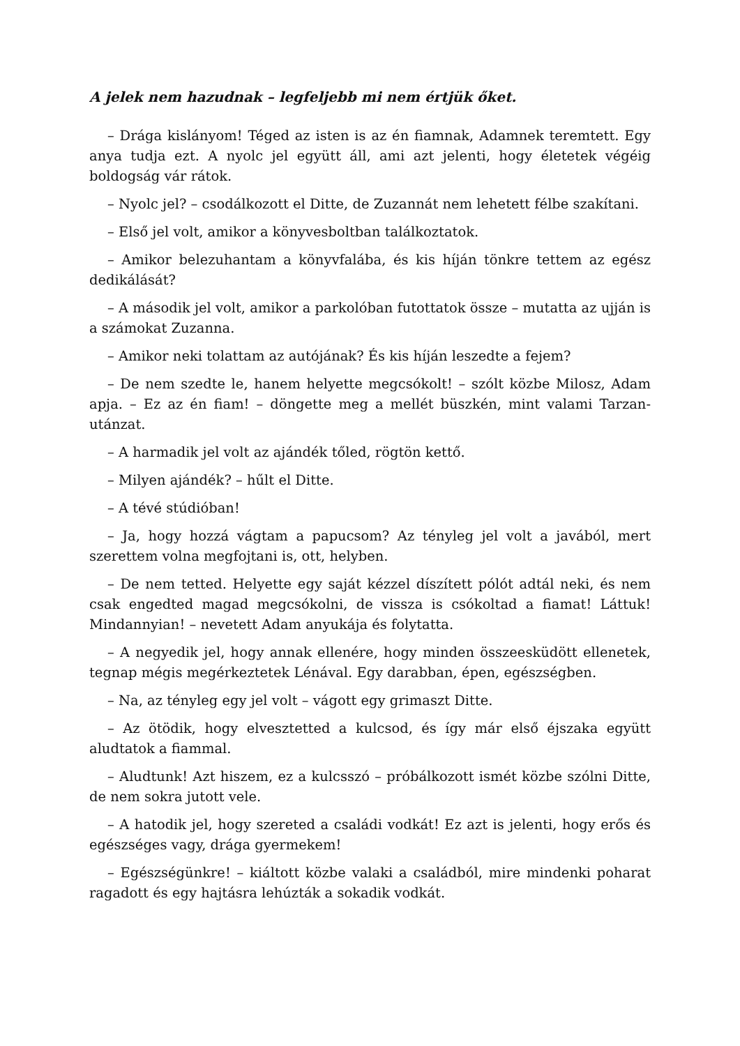A jelek nem hazudnak – legfeljebb mi nem értjük őket.
– Drága kislányom! Téged az isten is az én fiamnak, Adamnek teremtett. Egy anya tudja ezt. A nyolc jel együtt áll, ami azt jelenti, hogy életetek végéig boldogság vár rátok.
– Nyolc jel? – csodálkozott el Ditte, de Zuzannát nem lehetett félbe szakítani.
– Első jel volt, amikor a könyvesboltban találkoztatok.
– Amikor belezuhantam a könyvfalába, és kis híján tönkre tettem az egész dedikálását?
– A második jel volt, amikor a parkolóban futottatok össze – mutatta az ujján is a számokat Zuzanna.
– Amikor neki tolattam az autójának? És kis híján leszedte a fejem?
– De nem szedte le, hanem helyette megcsókolt! – szólt közbe Milosz, Adam apja. – Ez az én fiam! – döngette meg a mellét büszkén, mint valami Tarzan-utánzat.
– A harmadik jel volt az ajándék tőled, rögtön kettő.
– Milyen ajándék? – hűlt el Ditte.
– A tévé stúdióban!
– Ja, hogy hozzá vágtam a papucsom? Az tényleg jel volt a javából, mert szerettem volna megfojtani is, ott, helyben.
– De nem tetted. Helyette egy saját kézzel díszített pólót adtál neki, és nem csak engedted magad megcsókolni, de vissza is csókoltad a fiamat! Láttuk! Mindannyian! – nevetett Adam anyukája és folytatta.
– A negyedik jel, hogy annak ellenére, hogy minden összeesküdött ellenetek, tegnap mégis megérkeztetek Lénával. Egy darabban, épen, egészségben.
– Na, az tényleg egy jel volt – vágott egy grimaszt Ditte.
– Az ötödik, hogy elvesztetted a kulcsod, és így már első éjszaka együtt aludtatok a fiammal.
– Aludtunk! Azt hiszem, ez a kulcsszó – próbálkozott ismét közbe szólni Ditte, de nem sokra jutott vele.
– A hatodik jel, hogy szereted a családi vodkát! Ez azt is jelenti, hogy erős és egészséges vagy, drága gyermekem!
– Egészségünkre! – kiáltott közbe valaki a családból, mire mindenki poharat ragadott és egy hajtásra lehúzták a sokadik vodkát.